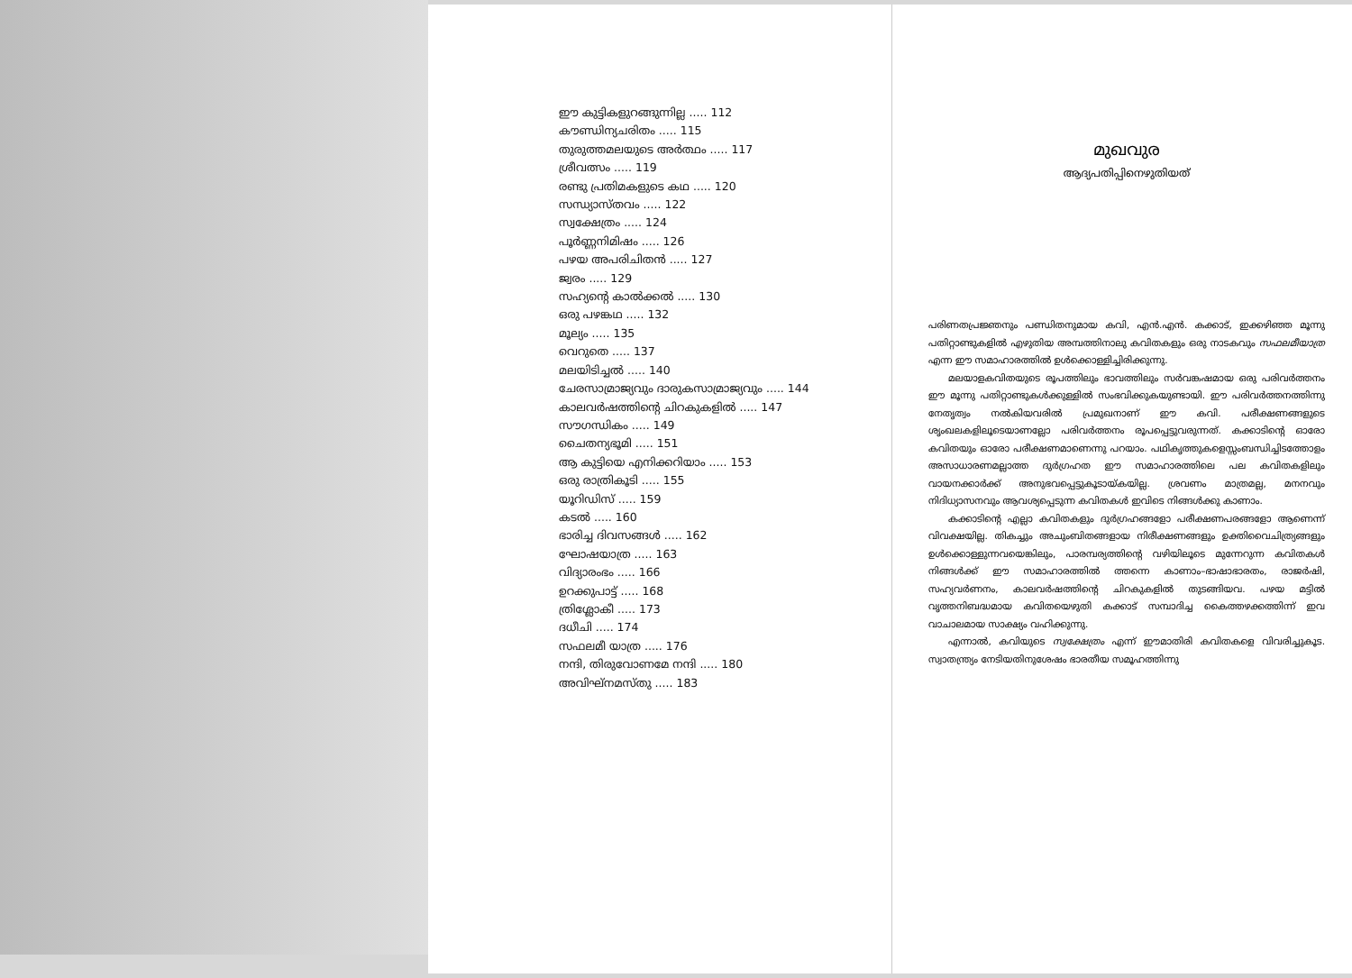ഈ കുട്ടികളുറങ്ങുന്നില്ല ..... 112
കൗണ്ഡിന്യചരിതം ..... 115
തുരുത്തമലയുടെ അർത്ഥം ..... 117
ശ്രീവത്സം ..... 119
രണ്ടു പ്രതിമകളുടെ കഥ ..... 120
സന്ധ്യാസ്തവം ..... 122
സ്വക്ഷേത്രം ..... 124
പൂർണ്ണനിമിഷം ..... 126
പഴയ അപരിചിതൻ ..... 127
ജ്വരം ..... 129
സഹ്യന്റെ കാൽക്കൽ ..... 130
ഒരു പഴങ്കഥ ..... 132
മൂല്യം ..... 135
വെറുതെ ..... 137
മലയിടിച്ചൽ ..... 140
ചേരസാമ്രാജ്യവും ദാരുകസാമ്രാജ്യവും ..... 144
കാലവർഷത്തിന്റെ ചിറകുകളിൽ ..... 147
സൗഗന്ധികം ..... 149
ചൈതന്യഭൂമി ..... 151
ആ കുട്ടിയെ എനിക്കറിയാം ..... 153
ഒരു രാത്രികൂടി ..... 155
യൂറിഡിസ് ..... 159
കടൽ ..... 160
ഭാരിച്ച ദിവസങ്ങൾ ..... 162
ഘോഷയാത്ര ..... 163
വിദ്യാരംഭം ..... 166
ഉറക്കുപാട്ട് ..... 168
ത്രിശ്ലോകീ ..... 173
ദധീചി ..... 174
സഫലമീ യാത്ര ..... 176
നന്ദി, തിരുവോണമേ നന്ദി ..... 180
അവിഘ്നമസ്തു ..... 183
മുഖവുര
ആദ്യപതിപ്പിനെഴുതിയത്
പരിണതപ്രജ്ഞനും പണ്ഡിതനുമായ കവി, എൻ.എൻ. കക്കാട്, ഇക്കഴിഞ്ഞ മൂന്നു പതിറ്റാണ്ടുകളിൽ എഴുതിയ അമ്പത്തിനാലു കവിതകളും ഒരു നാടകവും സഫലമീയാത്ര എന്ന ഈ സമാഹാരത്തിൽ ഉൾക്കൊള്ളിച്ചിരിക്കുന്നു.
മലയാളകവിതയുടെ രൂപത്തിലും ഭാവത്തിലും സർവങ്കഷമായ ഒരു പരിവർത്തനം ഈ മൂന്നു പതിറ്റാണ്ടുകൾക്കുള്ളിൽ സംഭവിക്കുകയുണ്ടായി. ഈ പരിവർത്തനത്തിന്നു നേതൃത്വം നൽകിയവരിൽ പ്രമുഖനാണ് ഈ കവി. പരീക്ഷണങ്ങളുടെ ശൃംഖലകളിലൂടെയാണല്ലോ പരിവർത്തനം രൂപപ്പെട്ടുവരുന്നത്. കക്കാടിന്റെ ഓരോ കവിതയും ഓരോ പരീക്ഷണമാണെന്നു പറയാം. പഥികൃത്തുകളെസ്സംബന്ധിച്ചിടത്തോളം അസാധാരണമല്ലാത്ത ദുർഗ്രഹത ഈ സമാഹാരത്തിലെ പല കവിതകളിലും വായനക്കാർക്ക് അനുഭവപ്പെട്ടുകൂടായ്കയില്ല. ശ്രവണം മാത്രമല്ല, മനനവും നിദിധ്യാസനവും ആവശ്യപ്പെടുന്ന കവിതകൾ ഇവിടെ നിങ്ങൾക്കു കാണാം.
കക്കാടിന്റെ എല്ലാ കവിതകളും ദുർഗ്രഹങ്ങളോ പരീക്ഷണപരങ്ങളോ ആണെന്ന് വിവക്ഷയില്ല. തികച്ചും അചുംബിതങ്ങളായ നിരീക്ഷണങ്ങളും ഉക്തിവൈചിത്ര്യങ്ങളും ഉൾക്കൊള്ളുന്നവയെങ്കിലും, പാരമ്പര്യത്തിന്റെ വഴിയിലൂടെ മുന്നേറുന്ന കവിതകൾ നിങ്ങൾക്ക് ഈ സമാഹാരത്തിൽ ത്തന്നെ കാണാം–ഭാഷാഭാരതം, രാജർഷി, സഹ്യവർണനം, കാലവർഷത്തിന്റെ ചിറകുകളിൽ തുടങ്ങിയവ. പഴയ മട്ടിൽ വൃത്തനിബദ്ധമായ കവിതയെഴുതി കക്കാട് സമ്പാദിച്ച കൈത്തഴക്കത്തിന്ന് ഇവ വാചാലമായ സാക്ഷ്യം വഹിക്കുന്നു.
എന്നാൽ, കവിയുടെ സ്വക്ഷേത്രം എന്ന് ഈമാതിരി കവിതകളെ വിവരിച്ചുകൂട. സ്വാതന്ത്ര്യം നേടിയതിനുശേഷം ഭാരതീയ സമൂഹത്തിന്നു